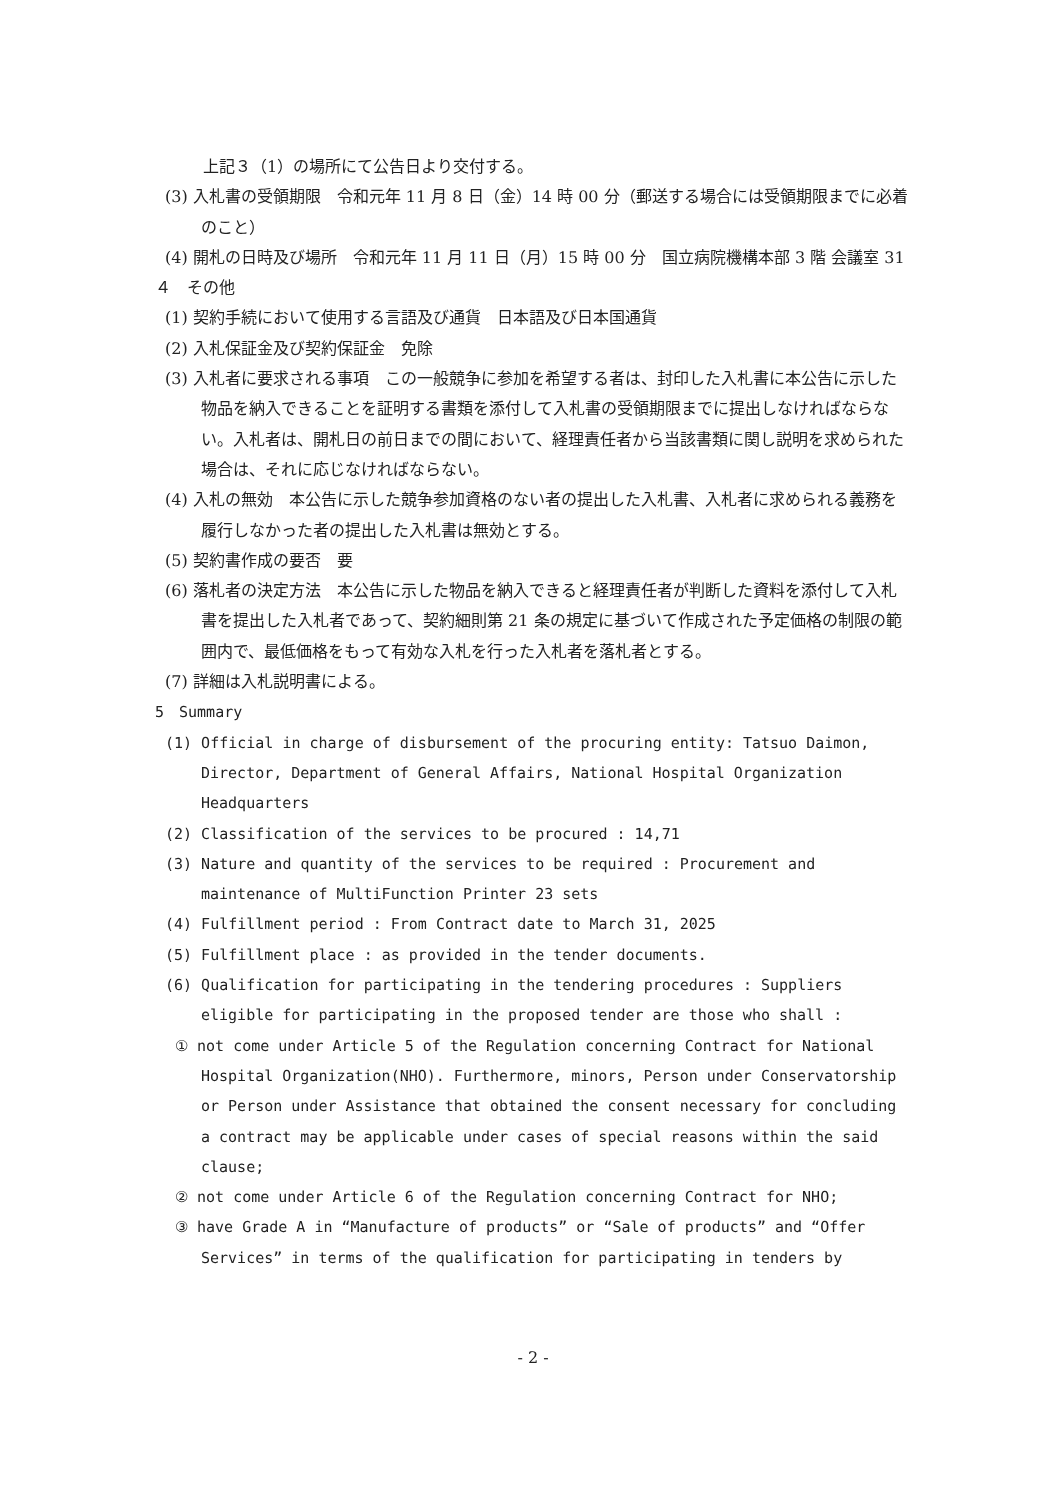上記３（1）の場所にて公告日より交付する。
(3) 入札書の受領期限　令和元年 11 月 8 日（金）14 時 00 分（郵送する場合には受領期限までに必着のこと）
(4) 開札の日時及び場所　令和元年 11 月 11 日（月）15 時 00 分　国立病院機構本部 3 階 会議室 31
４　その他
(1) 契約手続において使用する言語及び通貨　日本語及び日本国通貨
(2) 入札保証金及び契約保証金　免除
(3) 入札者に要求される事項　この一般競争に参加を希望する者は、封印した入札書に本公告に示した物品を納入できることを証明する書類を添付して入札書の受領期限までに提出しなければならない。入札者は、開札日の前日までの間において、経理責任者から当該書類に関し説明を求められた場合は、それに応じなければならない。
(4) 入札の無効　本公告に示した競争参加資格のない者の提出した入札書、入札者に求められる義務を履行しなかった者の提出した入札書は無効とする。
(5) 契約書作成の要否　要
(6) 落札者の決定方法　本公告に示した物品を納入できると経理責任者が判断した資料を添付して入札書を提出した入札者であって、契約細則第 21 条の規定に基づいて作成された予定価格の制限の範囲内で、最低価格をもって有効な入札を行った入札者を落札者とする。
(7) 詳細は入札説明書による。
5　Summary
(1) Official in charge of disbursement of the procuring entity: Tatsuo Daimon, Director, Department of General Affairs, National Hospital Organization Headquarters
(2) Classification of the services to be procured : 14,71
(3) Nature and quantity of the services to be required : Procurement and maintenance of MultiFunction Printer 23 sets
(4) Fulfillment period : From Contract date to March 31, 2025
(5) Fulfillment place : as provided in the tender documents.
(6) Qualification for participating in the tendering procedures : Suppliers eligible for participating in the proposed tender are those who shall :
① not come under Article 5 of the Regulation concerning Contract for National Hospital Organization(NHO). Furthermore, minors, Person under Conservatorship or Person under Assistance that obtained the consent necessary for concluding a contract may be applicable under cases of special reasons within the said clause;
② not come under Article 6 of the Regulation concerning Contract for NHO;
③ have Grade A in “Manufacture of products” or “Sale of products” and “Offer Services” in terms of the qualification for participating in tenders by
- 2 -